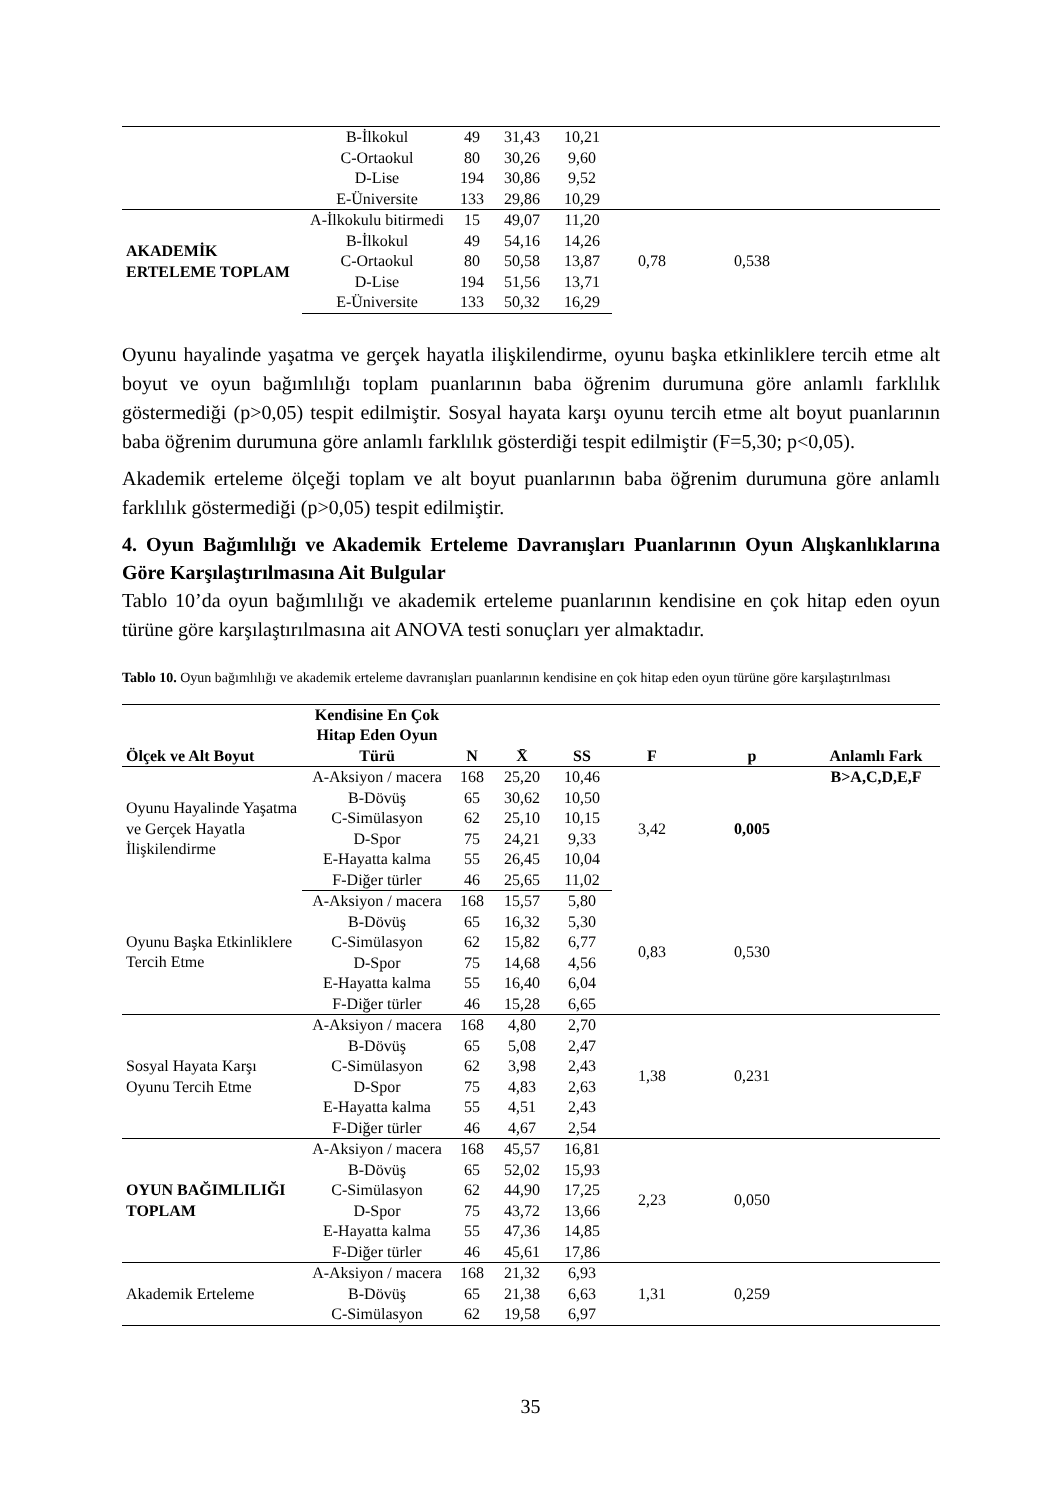| | B-İlkokul | 49 | 31,43 | 10,21 | | | |
| | C-Ortaokul | 80 | 30,26 | 9,60 | | | |
| | D-Lise | 194 | 30,86 | 9,52 | | | |
| | E-Üniversite | 133 | 29,86 | 10,29 | | | |
| AKADEMİK ERTELEME TOPLAM | A-İlkokulu bitirmedi | 15 | 49,07 | 11,20 | 0,78 | 0,538 | |
| | B-İlkokul | 49 | 54,16 | 14,26 | | | |
| | C-Ortaokul | 80 | 50,58 | 13,87 | | | |
| | D-Lise | 194 | 51,56 | 13,71 | | | |
| | E-Üniversite | 133 | 50,32 | 16,29 | | | |
Oyunu hayalinde yaşatma ve gerçek hayatla ilişkilendirme, oyunu başka etkinliklere tercih etme alt boyut ve oyun bağımlılığı toplam puanlarının baba öğrenim durumuna göre anlamlı farklılık göstermediği (p>0,05) tespit edilmiştir. Sosyal hayata karşı oyunu tercih etme alt boyut puanlarının baba öğrenim durumuna göre anlamlı farklılık gösterdiği tespit edilmiştir (F=5,30; p<0,05).
Akademik erteleme ölçeği toplam ve alt boyut puanlarının baba öğrenim durumuna göre anlamlı farklılık göstermediği (p>0,05) tespit edilmiştir.
4. Oyun Bağımlılığı ve Akademik Erteleme Davranışları Puanlarının Oyun Alışkanlıklarına Göre Karşılaştırılmasına Ait Bulgular
Tablo 10’da oyun bağımlılığı ve akademik erteleme puanlarının kendisine en çok hitap eden oyun türüne göre karşılaştırılmasına ait ANOVA testi sonuçları yer almaktadır.
Tablo 10. Oyun bağımlılığı ve akademik erteleme davranışları puanlarının kendisine en çok hitap eden oyun türüne göre karşılaştırılması
| Ölçek ve Alt Boyut | Kendisine En Çok Hitap Eden Oyun Türü | N | X̄ | SS | F | p | Anlamlı Fark |
| --- | --- | --- | --- | --- | --- | --- | --- |
| Oyunu Hayalinde Yaşatma ve Gerçek Hayatla İlişkilendirme | A-Aksiyon / macera | 168 | 25,20 | 10,46 | 3,42 | 0,005 | B>A,C,D,E,F |
| | B-Dövüş | 65 | 30,62 | 10,50 | | | |
| | C-Simülasyon | 62 | 25,10 | 10,15 | | | |
| | D-Spor | 75 | 24,21 | 9,33 | | | |
| | E-Hayatta kalma | 55 | 26,45 | 10,04 | | | |
| | F-Diğer türler | 46 | 25,65 | 11,02 | | | |
| Oyunu Başka Etkinliklere Tercih Etme | A-Aksiyon / macera | 168 | 15,57 | 5,80 | 0,83 | 0,530 | |
| | B-Dövüş | 65 | 16,32 | 5,30 | | | |
| | C-Simülasyon | 62 | 15,82 | 6,77 | | | |
| | D-Spor | 75 | 14,68 | 4,56 | | | |
| | E-Hayatta kalma | 55 | 16,40 | 6,04 | | | |
| | F-Diğer türler | 46 | 15,28 | 6,65 | | | |
| Sosyal Hayata Karşı Oyunu Tercih Etme | A-Aksiyon / macera | 168 | 4,80 | 2,70 | 1,38 | 0,231 | |
| | B-Dövüş | 65 | 5,08 | 2,47 | | | |
| | C-Simülasyon | 62 | 3,98 | 2,43 | | | |
| | D-Spor | 75 | 4,83 | 2,63 | | | |
| | E-Hayatta kalma | 55 | 4,51 | 2,43 | | | |
| | F-Diğer türler | 46 | 4,67 | 2,54 | | | |
| OYUN BAĞIMLILIĞI TOPLAM | A-Aksiyon / macera | 168 | 45,57 | 16,81 | 2,23 | 0,050 | |
| | B-Dövüş | 65 | 52,02 | 15,93 | | | |
| | C-Simülasyon | 62 | 44,90 | 17,25 | | | |
| | D-Spor | 75 | 43,72 | 13,66 | | | |
| | E-Hayatta kalma | 55 | 47,36 | 14,85 | | | |
| | F-Diğer türler | 46 | 45,61 | 17,86 | | | |
| Akademik Erteleme | A-Aksiyon / macera | 168 | 21,32 | 6,93 | 1,31 | 0,259 | |
| | B-Dövüş | 65 | 21,38 | 6,63 | | | |
| | C-Simülasyon | 62 | 19,58 | 6,97 | | | |
35